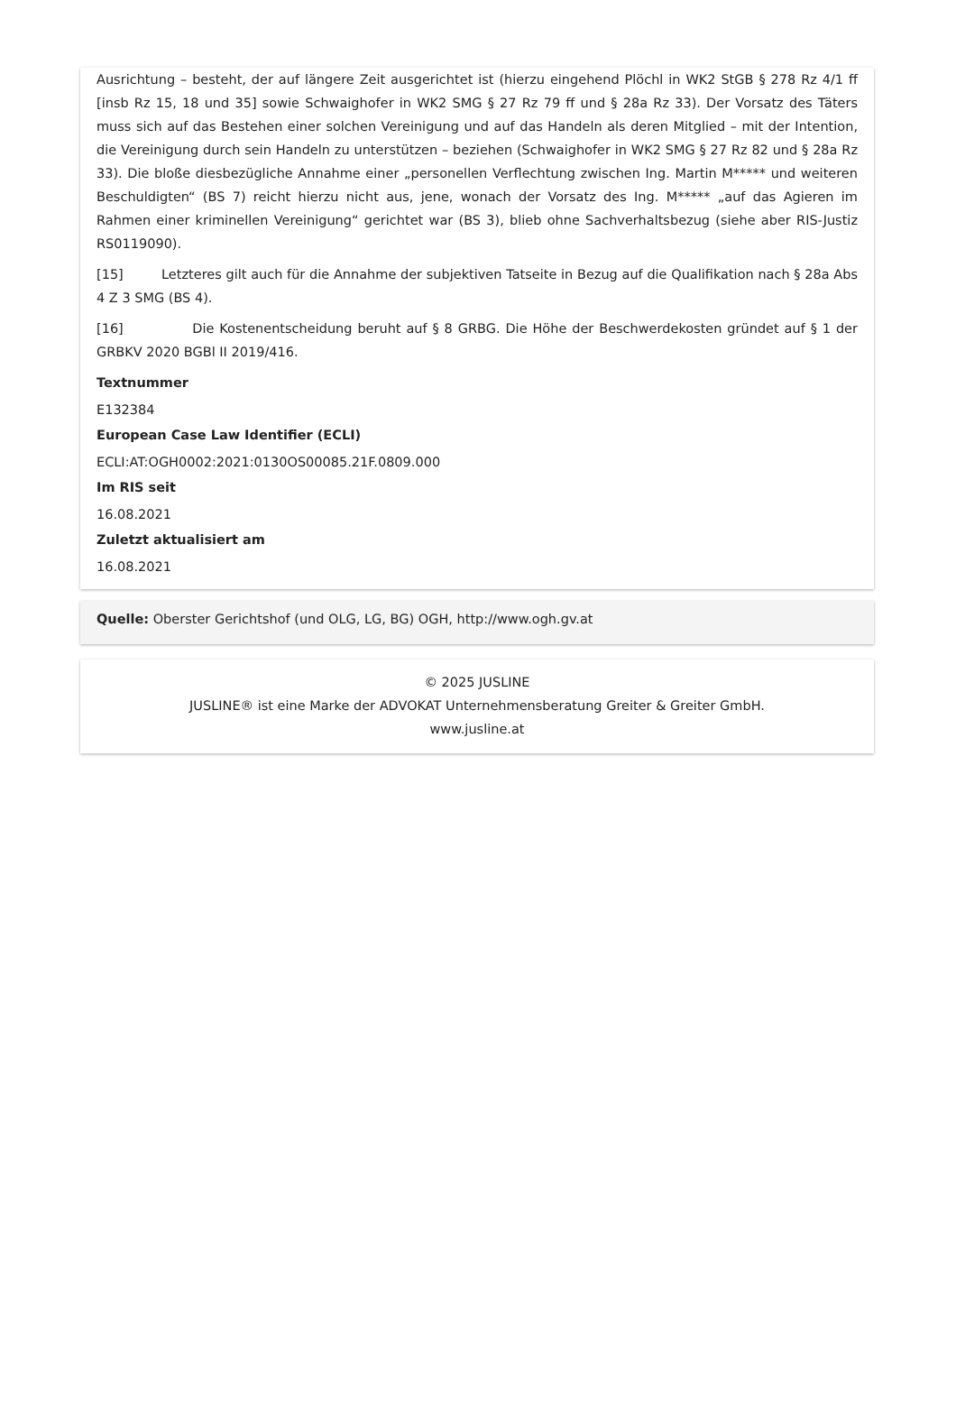Ausrichtung – besteht, der auf längere Zeit ausgerichtet ist (hierzu eingehend Plöchl in WK2 StGB § 278 Rz 4/1 ff [insb Rz 15, 18 und 35] sowie Schwaighofer in WK2 SMG § 27 Rz 79 ff und § 28a Rz 33). Der Vorsatz des Täters muss sich auf das Bestehen einer solchen Vereinigung und auf das Handeln als deren Mitglied – mit der Intention, die Vereinigung durch sein Handeln zu unterstützen – beziehen (Schwaighofer in WK2 SMG § 27 Rz 82 und § 28a Rz 33). Die bloße diesbezügliche Annahme einer „personellen Verflechtung zwischen Ing. Martin M***** und weiteren Beschuldigten“ (BS 7) reicht hierzu nicht aus, jene, wonach der Vorsatz des Ing. M***** „auf das Agieren im Rahmen einer kriminellen Vereinigung“ gerichtet war (BS 3), blieb ohne Sachverhaltsbezug (siehe aber RIS-Justiz RS0119090).
[15] Letzteres gilt auch für die Annahme der subjektiven Tatseite in Bezug auf die Qualifikation nach § 28a Abs 4 Z 3 SMG (BS 4).
[16] Die Kostenentscheidung beruht auf § 8 GRBG. Die Höhe der Beschwerdekosten gründet auf § 1 der GRBKV 2020 BGBl II 2019/416.
Textnummer
E132384
European Case Law Identifier (ECLI)
ECLI:AT:OGH0002:2021:0130OS00085.21F.0809.000
Im RIS seit
16.08.2021
Zuletzt aktualisiert am
16.08.2021
Quelle: Oberster Gerichtshof (und OLG, LG, BG) OGH, http://www.ogh.gv.at
© 2025 JUSLINE
JUSLINE® ist eine Marke der ADVOKAT Unternehmensberatung Greiter & Greiter GmbH.
www.jusline.at